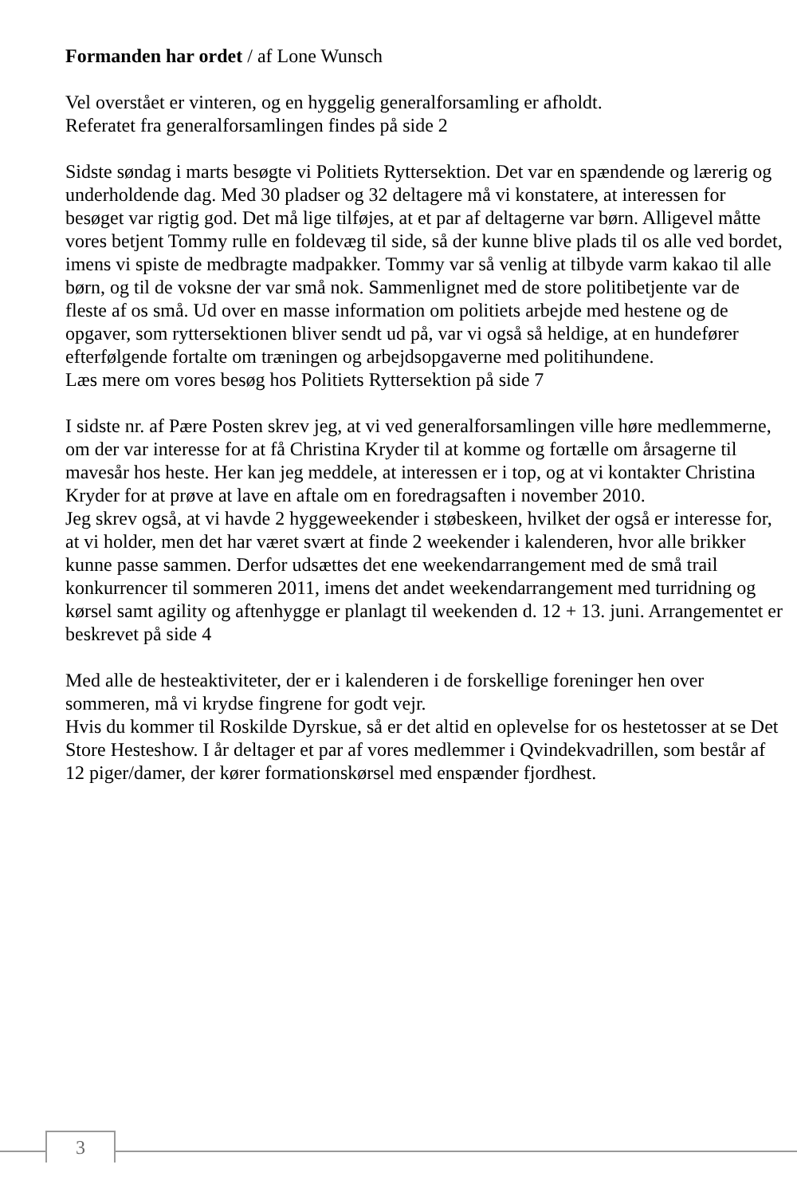Formanden har ordet / af Lone Wunsch
Vel overstået er vinteren, og en hyggelig generalforsamling er afholdt.
Referatet fra generalforsamlingen findes på side 2
Sidste søndag i marts besøgte vi Politiets Ryttersektion. Det var en spændende og lærerig og underholdende dag. Med 30 pladser og 32 deltagere må vi konstatere, at interessen for besøget var rigtig god. Det må lige tilføjes, at et par af deltagerne var børn. Alligevel måtte vores betjent Tommy rulle en foldevæg til side, så der kunne blive plads til os alle ved bordet, imens vi spiste de medbragte madpakker. Tommy var så venlig at tilbyde varm kakao til alle børn, og til de voksne der var små nok. Sammenlignet med de store politibetjente var de fleste af os små. Ud over en masse information om politiets arbejde med hestene og de opgaver, som ryttersektionen bliver sendt ud på, var vi også så heldige, at en hundefører efterfølgende fortalte om træningen og arbejdsopgaverne med politihundene.
Læs mere om vores besøg hos Politiets Ryttersektion på side 7
I sidste nr. af Pære Posten skrev jeg, at vi ved generalforsamlingen ville høre medlemmerne, om der var interesse for at få Christina Kryder til at komme og fortælle om årsagerne til mavesår hos heste. Her kan jeg meddele, at interessen er i top, og at vi kontakter Christina Kryder for at prøve at lave en aftale om en foredragsaften i november 2010.
Jeg skrev også, at vi havde 2 hyggeweekender i støbeskeen, hvilket der også er interesse for, at vi holder, men det har været svært at finde 2 weekender i kalenderen, hvor alle brikker kunne passe sammen. Derfor udsættes det ene weekendarrangement med de små trail konkurrencer til sommeren 2011, imens det andet weekendarrangement med turridning og kørsel samt agility og aftenhygge er planlagt til weekenden d. 12 + 13. juni. Arrangementet er beskrevet på side 4
Med alle de hesteaktiviteter, der er i kalenderen i de forskellige foreninger hen over sommeren, må vi krydse fingrene for godt vejr.
Hvis du kommer til Roskilde Dyrskue, så er det altid en oplevelse for os hestetosser at se Det Store Hesteshow. I år deltager et par af vores medlemmer i Qvindekvadrillen, som består af 12 piger/damer, der kører formationskørsel med enspænder fjordhest.
3